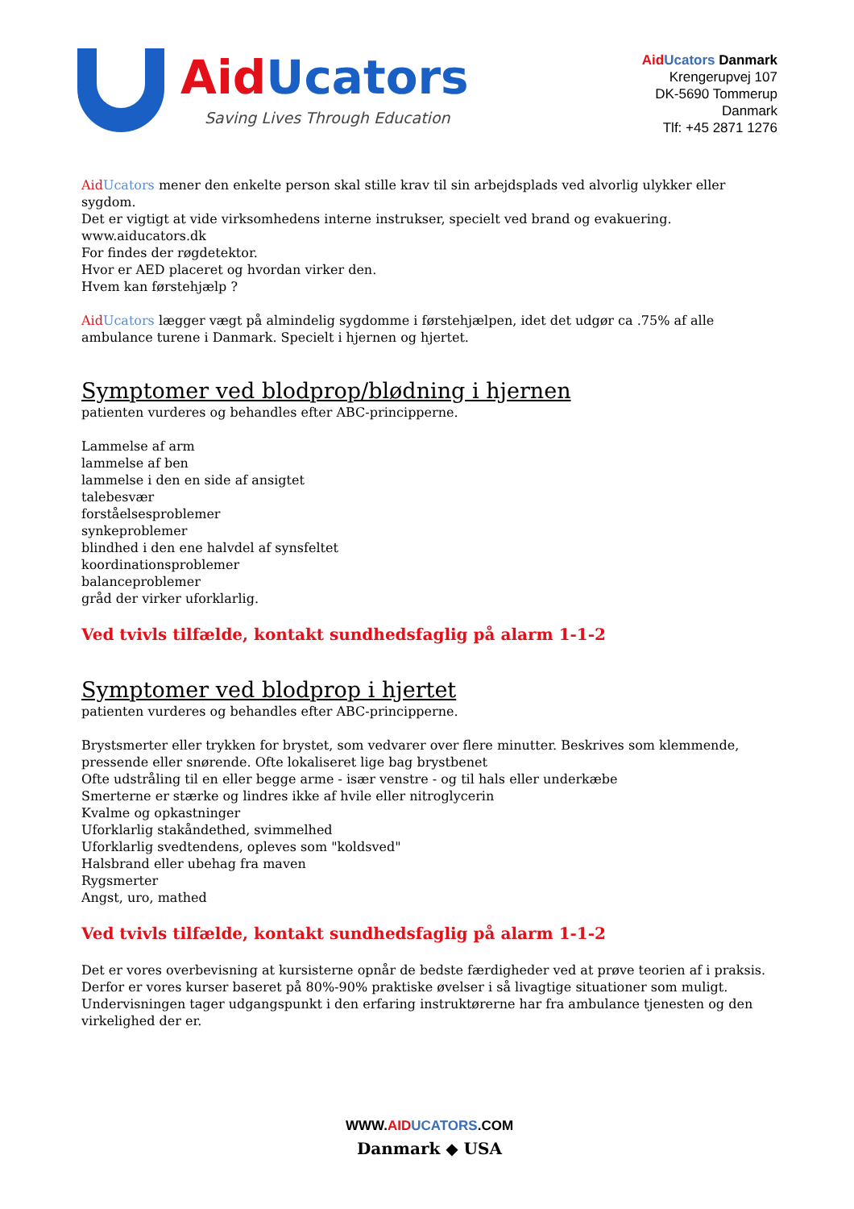Aid Ucators
Saving Lives Through Education
Aid Ucators Danmark
Krengerupvej 107
DK-5690 Tommerup
Danmark
Tlf: +45 2871 1276
Aid Ucators mener den enkelte person skal stille krav til sin arbejdsplads ved alvorlig ulykker eller sygdom.
Det er vigtigt at vide virksomhedens interne instrukser, specielt ved brand og evakuering.
www.aiducators.dk
For findes der røgdetektor.
Hvor er AED placeret og hvordan virker den.
Hvem kan førstehjælp ?
Aid Ucators lægger vægt på almindelig sygdomme i førstehjælpen, idet det udgør ca .75% af alle ambulance turene i Danmark. Specielt i hjernen og hjertet.
Symptomer ved blodprop/blødning i hjernen
patienten vurderes og behandles efter ABC-principperne.
Lammelse af arm
lammelse af ben
lammelse i den en side af ansigtet
talebesvær
forståelsesproblemer
synkeproblemer
blindhed i den ene halvdel af synsfeltet
koordinationsproblemer
balanceproblemer
gråd der virker uforklarlig.
Ved tvivls tilfælde, kontakt sundhedsfaglig på alarm 1-1-2
Symptomer ved blodprop i hjertet
patienten vurderes og behandles efter ABC-principperne.
Brystsmerter eller trykken for brystet, som vedvarer over flere minutter. Beskrives som klemmende, pressende eller snørende. Ofte lokaliseret lige bag brystbenet
Ofte udstråling til en eller begge arme - især venstre - og til hals eller underkæbe
Smerterne er stærke og lindres ikke af hvile eller nitroglycerin
Kvalme og opkastninger
Uforklarlig stakåndethed, svimmelhed
Uforklarlig svedtendens, opleves som "koldsved"
Halsbrand eller ubehag fra maven
Rygsmerter
Angst, uro, mathed
Ved tvivls tilfælde, kontakt sundhedsfaglig på alarm 1-1-2
Det er vores overbevisning at kursisterne opnår de bedste færdigheder ved at prøve teorien af i praksis. Derfor er vores kurser baseret på 80%-90% praktiske øvelser i så livagtige situationer som muligt.
Undervisningen tager udgangspunkt i den erfaring instruktørerne har fra ambulance tjenesten og den virkelighed der er.
WWW.AID UCATORS.COM
Danmark ◆ USA